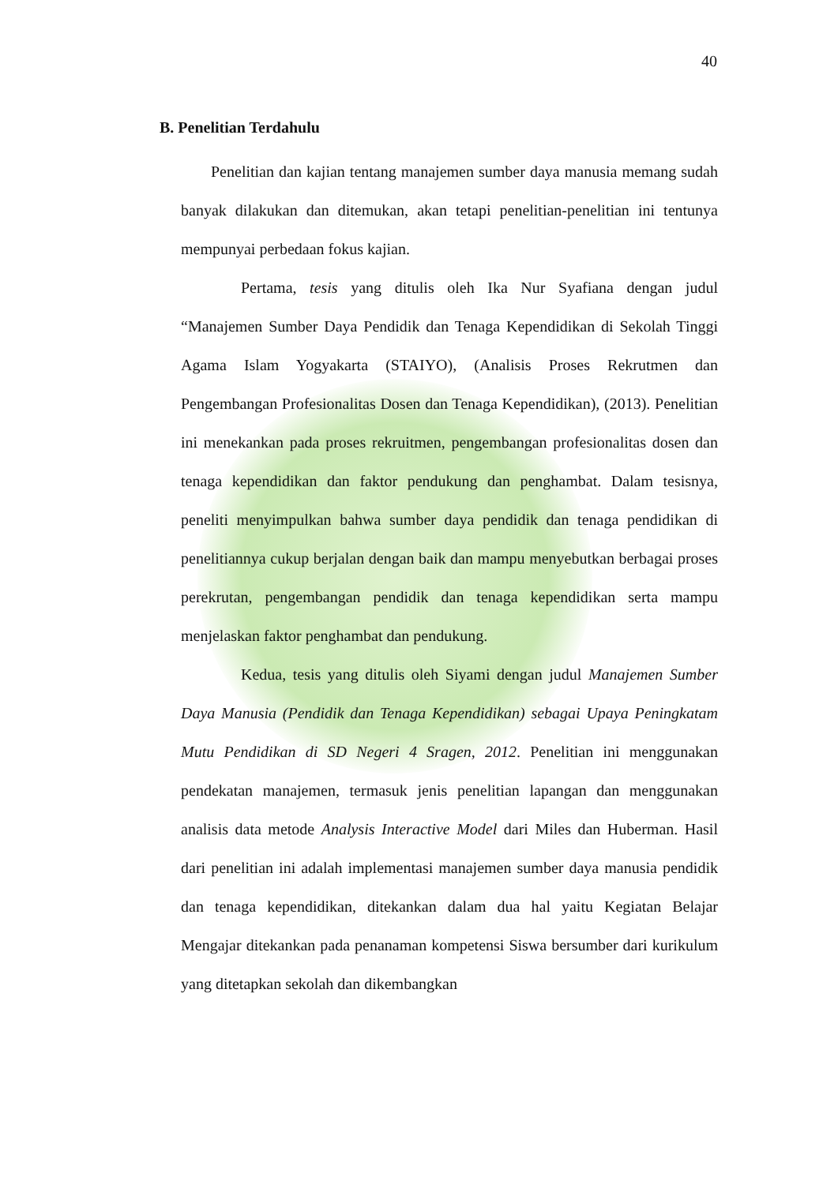40
B. Penelitian Terdahulu
Penelitian dan kajian tentang manajemen sumber daya manusia memang sudah banyak dilakukan dan ditemukan, akan tetapi penelitian-penelitian ini tentunya mempunyai perbedaan fokus kajian.
Pertama, tesis yang ditulis oleh Ika Nur Syafiana dengan judul “Manajemen Sumber Daya Pendidik dan Tenaga Kependidikan di Sekolah Tinggi Agama Islam Yogyakarta (STAIYO), (Analisis Proses Rekrutmen dan Pengembangan Profesionalitas Dosen dan Tenaga Kependidikan), (2013). Penelitian ini menekankan pada proses rekruitmen, pengembangan profesionalitas dosen dan tenaga kependidikan dan faktor pendukung dan penghambat. Dalam tesisnya, peneliti menyimpulkan bahwa sumber daya pendidik dan tenaga pendidikan di penelitiannya cukup berjalan dengan baik dan mampu menyebutkan berbagai proses perekrutan, pengembangan pendidik dan tenaga kependidikan serta mampu menjelaskan faktor penghambat dan pendukung.
Kedua, tesis yang ditulis oleh Siyami dengan judul Manajemen Sumber Daya Manusia (Pendidik dan Tenaga Kependidikan) sebagai Upaya Peningkatam Mutu Pendidikan di SD Negeri 4 Sragen, 2012. Penelitian ini menggunakan pendekatan manajemen, termasuk jenis penelitian lapangan dan menggunakan analisis data metode Analysis Interactive Model dari Miles dan Huberman. Hasil dari penelitian ini adalah implementasi manajemen sumber daya manusia pendidik dan tenaga kependidikan, ditekankan dalam dua hal yaitu Kegiatan Belajar Mengajar ditekankan pada penanaman kompetensi Siswa bersumber dari kurikulum yang ditetapkan sekolah dan dikembangkan